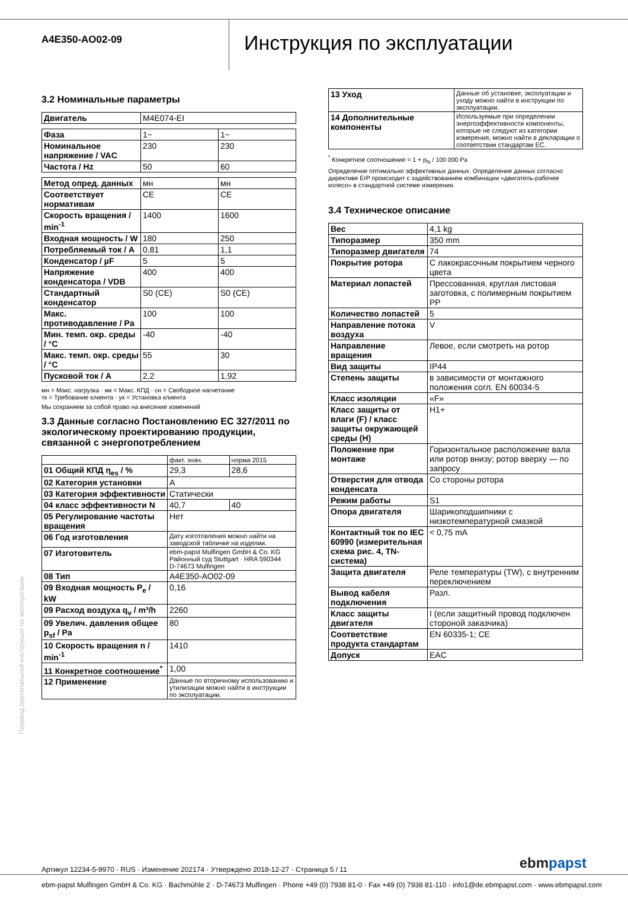A4E350-AO02-09
Инструкция по эксплуатации
3.2 Номинальные параметры
| Двигатель | M4E074-EI |
| Фаза | 1~ | 1~ |
| Номинальное напряжение / VAC | 230 | 230 |
| Частота / Hz | 50 | 60 |
| Метод опред. данных | мн | мн |
| Соответствует нормативам | CE | CE |
| Скорость вращения / min<sup>-1</sup> | 1400 | 1600 |
| Входная мощность / W | 180 | 250 |
| Потребляемый ток / A | 0,81 | 1,1 |
| Конденсатор / µF | 5 | 5 |
| Напряжение конденсатора / VDB | 400 | 400 |
| Стандартный конденсатор | S0 (CE) | S0 (CE) |
| Макс. противодавление / Pa | 100 | 100 |
| Мин. темп. окр. среды / °C | -40 | -40 |
| Макс. темп. окр. среды / °C | 55 | 30 |
| Пусковой ток / A | 2,2 | 1,92 |
мн = Макс. нагрузка · мк = Макс. КПД · сн = Свободное нагнетание
тк = Требование клиента · ук = Установка клиента
Мы сохраняем за собой право на внесение изменений
3.3 Данные согласно Постановлению ЕС 327/2011 по экологическому проектированию продукции, связанной с энергопотреблением
| | факт. знач. | норма 2015 |
| 01 Общий КПД η<sub>es</sub> / % | 29,3 | 28,6 |
| 02 Категория установки | A | |
| 03 Категория эффективности | Статически | |
| 04 класс эффективности N | 40,7 | 40 |
| 05 Регулирование частоты вращения | Нет | |
| 06 Год изготовления | Дату изготовления можно найти на заводской табличке на изделии. | |
| 07 Изготовитель | ebm-papst Mulfingen GmbH & Co. KG Районный суд Stuttgart · HRA 590344 D-74673 Mulfingen | |
| 08 Тип | A4E350-AO02-09 | |
| 09 Входная мощность P<sub>e</sub> / kW | 0,16 | |
| 09 Расход воздуха q<sub>v</sub> / m³/h | 2260 | |
| 09 Увелич. давления общее p<sub>sf</sub> / Pa | 80 | |
| 10 Скорость вращения n / min<sup>-1</sup> | 1410 | |
| 11 Конкретное соотношение<sup>*</sup> | 1,00 | |
| 12 Применение | Данные по вторичному использованию и утилизации можно найти в инструкции по эксплуатации. | |
| 13 Уход | Данные об установке, эксплуатации и уходу можно найти в инструкции по эксплуатации. |
| 14 Дополнительные компоненты | Используемые при определении энергоэффективности компоненты, которые не следуют из категории измерения, можно найти в декларации о соответствии стандартам ЕС. |
<sup>*</sup> Конкретное соотношение = 1 + p<sub>fs</sub> / 100 000 Pa
Определение оптимально эффективных данных. Определение данных согласно директиве ErP происходит с задействованием комбинации «двигатель-рабочее колесо» в стандартной системе измерения.
3.4 Техническое описание
| Вес | 4,1 kg |
| Типоразмер | 350 mm |
| Типоразмер двигателя | 74 |
| Покрытие ротора | С лакокрасочным покрытием черного цвета |
| Материал лопастей | Прессованная, круглая листовая заготовка, с полимерным покрытием PP |
| Количество лопастей | 5 |
| Направление потока воздуха | V |
| Направление вращения | Левое, если смотреть на ротор |
| Вид защиты | IP44 |
| Степень защиты | в зависимости от монтажного положения согл. EN 60034-5 |
| Класс изоляции | «F» |
| Класс защиты от влаги (F) / класс защиты окружающей среды (H) | H1+ |
| Положение при монтаже | Горизонтальное расположение вала или ротор внизу; ротор вверху — по запросу |
| Отверстия для отвода конденсата | Со стороны ротора |
| Режим работы | S1 |
| Опора двигателя | Шарикоподшипники с низкотемпературной смазкой |
| Контактный ток по IEC 60990 (измерительная схема рис. 4, TN-система) | < 0,75 mA |
| Защита двигателя | Реле температуры (TW), с внутренним переключением |
| Вывод кабеля подключения | Разл. |
| Класс защиты двигателя | I (если защитный провод подключен стороной заказчика) |
| Соответствие продукта стандартам | EN 60335-1; CE |
| Допуск | EAC |
Перевод оригинальной инструкции по эксплуатации
Артикул 12234-5-9970 · RUS · Изменение 202174 · Утверждено 2018-12-27 · Страница 5 / 11 ebmpapst
ebm-papst Mulfingen GmbH & Co. KG · Bachmühle 2 · D-74673 Mulfingen · Phone +49 (0) 7938 81-0 · Fax +49 (0) 7938 81-110 · info1@de.ebmpapst.com · www.ebmpapst.com